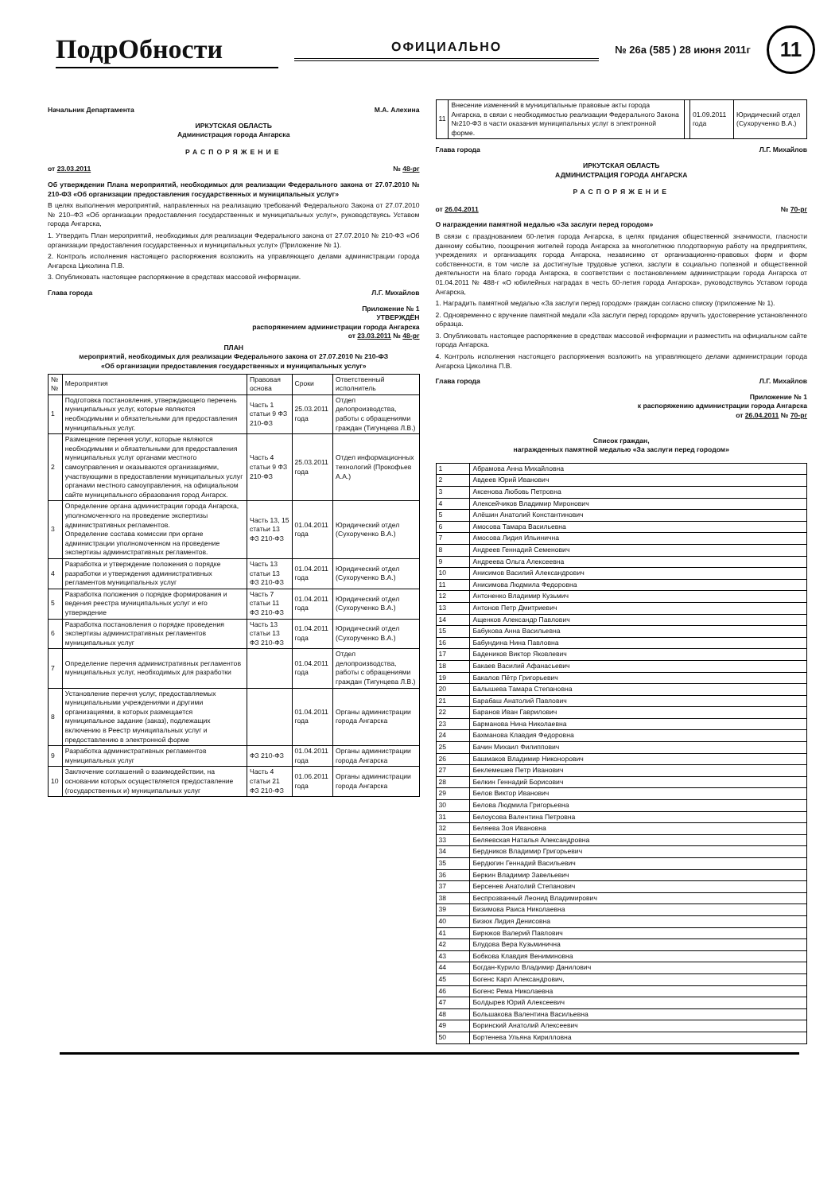ПодрОбности
ОФИЦИАЛЬНО
№ 26а (585 ) 28 июня 2011г
11
Начальник Департамента М.А. Алехина
ИРКУТСКАЯ ОБЛАСТЬ
Администрация города Ангарска
РАСПОРЯЖЕНИЕ
от 23.03.2011 № 48-рг
Об утверждении Плана мероприятий, необходимых для реализации Федерального закона от 27.07.2010 № 210-ФЗ «Об организации предоставления государственных и муниципальных услуг»
В целях выполнения мероприятий, направленных на реализацию требований Федерального Закона от 27.07.2010 № 210–ФЗ «Об организации предоставления государственных и муниципальных услуг», руководствуясь Уставом города Ангарска,
1. Утвердить План мероприятий, необходимых для реализации Федерального закона от 27.07.2010 № 210-ФЗ «Об организации предоставления государственных и муниципальных услуг» (Приложение № 1).
2. Контроль исполнения настоящего распоряжения возложить на управляющего делами администрации города Ангарска Циколина П.В.
3. Опубликовать настоящее распоряжение в средствах массовой информации.
Глава города Л.Г. Михайлов
Приложение № 1
УТВЕРЖДЁН
распоряжением администрации города Ангарска
от 23.03.2011 № 48-рг
ПЛАН
мероприятий, необходимых для реализации Федерального закона от 27.07.2010 № 210-ФЗ
«Об организации предоставления государственных и муниципальных услуг»
| № № | Мероприятия | Правовая основа | Сроки | Ответственный исполнитель |
| --- | --- | --- | --- | --- |
| 1 | Подготовка постановления, утверждающего перечень муниципальных услуг, которые являются необходимыми и обязательными для предоставления муниципальных услуг. | Часть 1 статьи 9 ФЗ 210-ФЗ | 25.03.2011 года | Отдел делопроизводства, работы с обращениями граждан (Тигунцева Л.В.) |
| 2 | Размещение перечня услуг, которые являются необходимыми и обязательными для предоставления муниципальных услуг органами местного самоуправления и оказываются организациями, участвующими в предоставлении муниципальных услуг органами местного самоуправления, на официальном сайте муниципального образования город Ангарск. | Часть 4 статьи 9 ФЗ 210-ФЗ | 25.03.2011 года | Отдел информационных технологий (Прокофьев А.А.) |
| 3 | Определение органа администрации города Ангарска, уполномоченного на проведение экспертизы административных регламентов. Определение состава комиссии при органе администрации уполномоченном на проведение экспертизы административных регламентов. | Часть 13, 15 статьи 13 ФЗ 210-ФЗ | 01.04.2011 года | Юридический отдел (Сухорученко В.А.) |
| 4 | Разработка и утверждение положения о порядке разработки и утверждения административных регламентов муниципальных услуг | Часть 13 статьи 13 ФЗ 210-ФЗ | 01.04.2011 года | Юридический отдел (Сухорученко В.А.) |
| 5 | Разработка положения о порядке формирования и ведения реестра муниципальных услуг и его утверждение | Часть 7 статьи 11 ФЗ 210-ФЗ | 01.04.2011 года | Юридический отдел (Сухорученко В.А.) |
| 6 | Разработка постановления о порядке проведения экспертизы административных регламентов муниципальных услуг | Часть 13 статьи 13 ФЗ 210-ФЗ | 01.04.2011 года | Юридический отдел (Сухорученко В.А.) |
| 7 | Определение перечня административных регламентов муниципальных услуг, необходимых для разработки | | 01.04.2011 года | Отдел делопроизводства, работы с обращениями граждан (Тигунцева Л.В.) |
| 8 | Установление перечня услуг, предоставляемых муниципальными учреждениями и другими организациями, в которых размещается муниципальное задание (заказ), подлежащих включению в Реестр муниципальных услуг и предоставлению в электронной форме | | 01.04.2011 года | Органы администрации города Ангарска |
| 9 | Разработка административных регламентов муниципальных услуг | ФЗ 210-ФЗ | 01.04.2011 года | Органы администрации города Ангарска |
| 10 | Заключение соглашений о взаимодействии, на основании которых осуществляется предоставление (государственных и) муниципальных услуг | Часть 4 статьи 21 ФЗ 210-ФЗ | 01.06.2011 года | Органы администрации города Ангарска |
| 11 | Внесение изменений в муниципальные правовые акты города Ангарска, в связи с необходимостью реализации Федерального Закона №210-ФЗ в части оказания муниципальных услуг в электронной форме. | | 01.09.2011 года | Юридический отдел (Сухорученко В.А.) |
Глава города Л.Г. Михайлов
ИРКУТСКАЯ ОБЛАСТЬ
АДМИНИСТРАЦИЯ ГОРОДА АНГАРСКА
РАСПОРЯЖЕНИЕ
от 26.04.2011 № 70-рг
О награждении памятной медалью «За заслуги перед городом»
В связи с празднованием 60-летия города Ангарска, в целях придания общественной значимости, гласности данному событию, поощрения жителей города Ангарска за многолетнюю плодотворную работу на предприятиях, учреждениях и организациях города Ангарска, независимо от организационно-правовых форм и форм собственности, в том числе за достигнутые трудовые успехи, заслуги в социально полезной и общественной деятельности на благо города Ангарска, в соответствии с постановлением администрации города Ангарска от 01.04.2011 № 488-г «О юбилейных наградах в честь 60-летия города Ангарска», руководствуясь Уставом города Ангарска,
1. Наградить памятной медалью «За заслуги перед городом» граждан согласно списку (приложение № 1).
2. Одновременно с вручение памятной медали «За заслуги перед городом» вручить удостоверение установленного образца.
3. Опубликовать настоящее распоряжение в средствах массовой информации и разместить на официальном сайте города Ангарска.
4. Контроль исполнения настоящего распоряжения возложить на управляющего делами администрации города Ангарска Циколина П.В.
Глава города Л.Г. Михайлов
Приложение № 1
к распоряжению администрации города Ангарска
от 26.04.2011 № 70-рг
Список граждан,
награжденных памятной медалью «За заслуги перед городом»
| 1 | Абрамова Анна Михайловна |
| 2 | Авдеев Юрий Иванович |
| 3 | Аксенова Любовь Петровна |
| 4 | Алексейчиков Владимир Миронович |
| 5 | Алёшин Анатолий Константинович |
| 6 | Амосова Тамара Васильевна |
| 7 | Амосова Лидия Ильинична |
| 8 | Андреев Геннадий Семенович |
| 9 | Андреева Ольга Алексеевна |
| 10 | Анисимов Василий Александрович |
| 11 | Анисимова Людмила Федоровна |
| 12 | Антоненко Владимир Кузьмич |
| 13 | Антонов Петр Дмитриевич |
| 14 | Ащенков Александр Павлович |
| 15 | Бабукова Анна Васильевна |
| 16 | Бабундина Нина Павловна |
| 17 | Бадеников Виктор Яковлевич |
| 18 | Бакаев Василий Афанасьевич |
| 19 | Бакалов Пётр Григорьевич |
| 20 | Балышева Тамара Степановна |
| 21 | Барабаш Анатолий Павлович |
| 22 | Баранов Иван Гаврилович |
| 23 | Барманова Нина Николаевна |
| 24 | Бахманова Клавдия Федоровна |
| 25 | Бачин Михаил Филиппович |
| 26 | Башмаков Владимир Никонорович |
| 27 | Беклемешев Петр Иванович |
| 28 | Белкин Геннадий Борисович |
| 29 | Белов Виктор Иванович |
| 30 | Белова Людмила Григорьевна |
| 31 | Белоусова Валентина Петровна |
| 32 | Беляева Зоя Ивановна |
| 33 | Беляевская Наталья Александровна |
| 34 | Бердников Владимир Григорьевич |
| 35 | Бердюгин Геннадий Васильевич |
| 36 | Беркин Владимир Завельевич |
| 37 | Берсенев Анатолий Степанович |
| 38 | Беспрозванный Леонид Владимирович |
| 39 | Бизимова Раиса Николаевна |
| 40 | Бизюк Лидия Денисовна |
| 41 | Бирюков Валерий Павлович |
| 42 | Блудова Вера Кузьминична |
| 43 | Бобкова Клавдия Вениминовна |
| 44 | Богдан-Курило Владимир Данилович |
| 45 | Богенс Карл Александрович, |
| 46 | Богенс Рема Николаевна |
| 47 | Болдырев Юрий Алексеевич |
| 48 | Большакова Валентина Васильевна |
| 49 | Боринский Анатолий Алексеевич |
| 50 | Бортенева Ульяна Кирилловна |